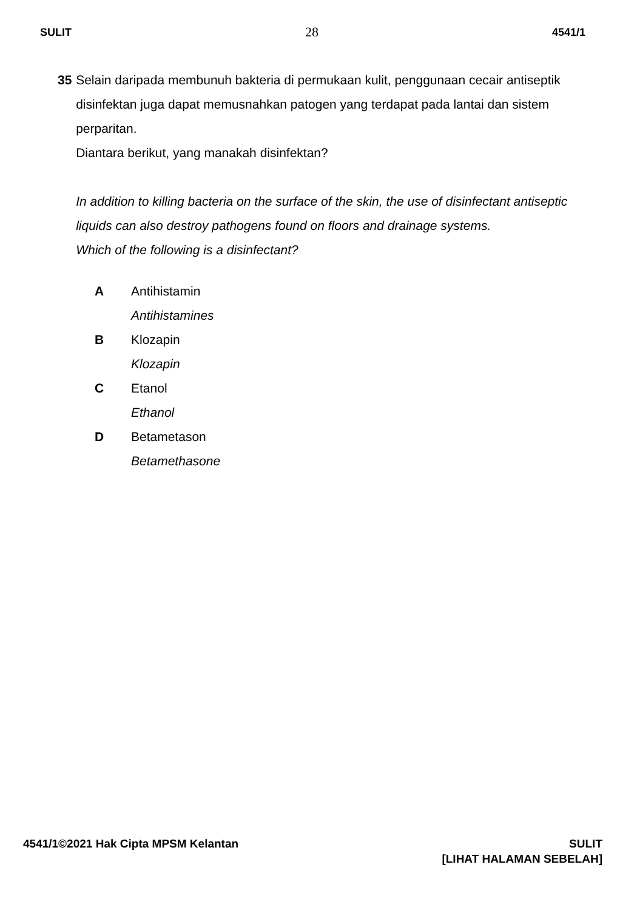SULIT 28 4541/1
35 Selain daripada membunuh bakteria di permukaan kulit, penggunaan cecair antiseptik disinfektan juga dapat memusnahkan patogen yang terdapat pada lantai dan sistem perparitan.
Diantara berikut, yang manakah disinfektan?
In addition to killing bacteria on the surface of the skin, the use of disinfectant antiseptic liquids can also destroy pathogens found on floors and drainage systems.
Which of the following is a disinfectant?
A Antihistamin
Antihistamines
B Klozapin
Klozapin
C Etanol
Ethanol
D Betametason
Betamethasone
4541/1©2021 Hak Cipta MPSM Kelantan
SULIT
[LIHAT HALAMAN SEBELAH]